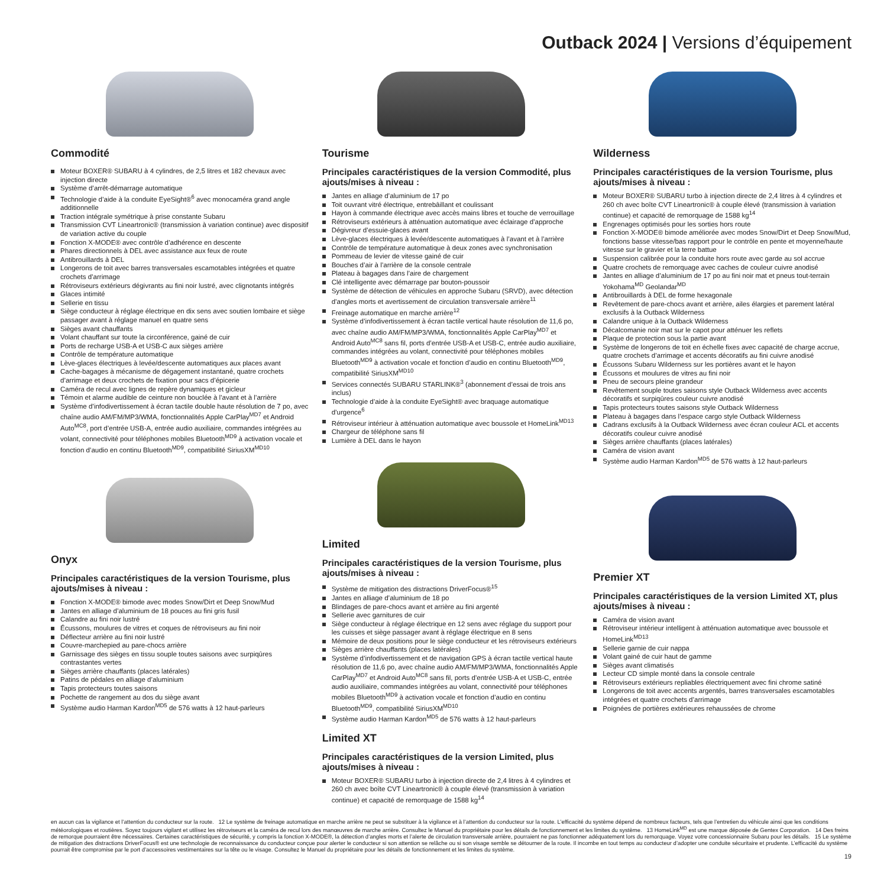Outback 2024 | Versions d’équipement
Commodité
Moteur BOXER® SUBARU à 4 cylindres, de 2,5 litres et 182 chevaux avec injection directe
Système d’arrêt-démarrage automatique
Technologie d’aide à la conduite EyeSight®<sup>6</sup> avec monocaméra grand angle additionnelle
Traction intégrale symétrique à prise constante Subaru
Transmission CVT Lineartronic® (transmission à variation continue) avec dispositif de variation active du couple
Fonction X-MODE® avec contrôle d’adhérence en descente
Phares directionnels à DEL avec assistance aux feux de route
Antibrouillards à DEL
Longerons de toit avec barres transversales escamotables intégrées et quatre crochets d’arrimage
Rétroviseurs extérieurs dégivrants au fini noir lustré, avec clignotants intégrés
Glaces intimité
Sellerie en tissu
Siège conducteur à réglage électrique en dix sens avec soutien lombaire et siège passager avant à réglage manuel en quatre sens
Sièges avant chauffants
Volant chauffant sur toute la circonférence, gainé de cuir
Ports de recharge USB-A et USB-C aux sièges arrière
Contrôle de température automatique
Lève-glaces électriques à levée/descente automatiques aux places avant
Cache-bagages à mécanisme de dégagement instantané, quatre crochets d’arrimage et deux crochets de fixation pour sacs d’épicerie
Caméra de recul avec lignes de repère dynamiques et gicleur
Témoin et alarme audible de ceinture non bouclée à l’avant et à l’arrière
Système d’infodivertissement à écran tactile double haute résolution de 7 po, avec chaîne audio AM/FM/MP3/WMA, fonctionnalités Apple CarPlay<sup>MD7</sup> et Android Auto<sup>MC8</sup>, port d’entrée USB-A, entrée audio auxiliaire, commandes intégrées au volant, connectivité pour téléphones mobiles Bluetooth<sup>MD9</sup> à activation vocale et fonction d’audio en continu Bluetooth<sup>MD9</sup>, compatibilité SiriusXM<sup>MD10</sup>
Onyx
Principales caractéristiques de la version Tourisme, plus ajouts/mises à niveau :
Fonction X-MODE® bimode avec modes Snow/Dirt et Deep Snow/Mud
Jantes en alliage d’aluminium de 18 pouces au fini gris fusil
Calandre au fini noir lustré
Écussons, moulures de vitres et coques de rétroviseurs au fini noir
Déflecteur arrière au fini noir lustré
Couvre-marchepied au pare-chocs arrière
Garnissage des sièges en tissu souple toutes saisons avec surpiqûres contrastantes vertes
Sièges arrière chauffants (places latérales)
Patins de pédales en alliage d’aluminium
Tapis protecteurs toutes saisons
Pochette de rangement au dos du siège avant
Système audio Harman Kardon<sup>MD5</sup> de 576 watts à 12 haut-parleurs
Tourisme
Principales caractéristiques de la version Commodité, plus ajouts/mises à niveau :
Jantes en alliage d’aluminium de 17 po
Toit ouvrant vitré électrique, entrebâillant et coulissant
Hayon à commande électrique avec accès mains libres et touche de verrouillage
Rétroviseurs extérieurs à atténuation automatique avec éclairage d’approche
Dégivreur d’essuie-glaces avant
Lève-glaces électriques à levée/descente automatiques à l’avant et à l’arrière
Contrôle de température automatique à deux zones avec synchronisation
Pommeau de levier de vitesse gainé de cuir
Bouches d’air à l’arrière de la console centrale
Plateau à bagages dans l’aire de chargement
Clé intelligente avec démarrage par bouton-poussoir
Système de détection de véhicules en approche Subaru (SRVD), avec détection d’angles morts et avertissement de circulation transversale arrière<sup>11</sup>
Freinage automatique en marche arrière<sup>12</sup>
Système d’infodivertissement à écran tactile vertical haute résolution de 11,6 po, avec chaîne audio AM/FM/MP3/WMA, fonctionnalités Apple CarPlay<sup>MD7</sup> et Android Auto<sup>MC8</sup> sans fil, ports d’entrée USB-A et USB-C, entrée audio auxiliaire, commandes intégrées au volant, connectivité pour téléphones mobiles Bluetooth<sup>MD9</sup> à activation vocale et fonction d’audio en continu Bluetooth<sup>MD9</sup>, compatibilité SiriusXM<sup>MD10</sup>
Services connectés SUBARU STARLINK®<sup>3</sup> (abonnement d’essai de trois ans inclus)
Technologie d’aide à la conduite EyeSight® avec braquage automatique d’urgence<sup>6</sup>
Rétroviseur intérieur à atténuation automatique avec boussole et HomeLink<sup>MD13</sup>
Chargeur de téléphone sans fil
Lumière à DEL dans le hayon
Limited
Principales caractéristiques de la version Tourisme, plus ajouts/mises à niveau :
Système de mitigation des distractions DriverFocus®<sup>15</sup>
Jantes en alliage d’aluminium de 18 po
Blindages de pare-chocs avant et arrière au fini argenté
Sellerie avec garnitures de cuir
Siège conducteur à réglage électrique en 12 sens avec réglage du support pour les cuisses et siège passager avant à réglage électrique en 8 sens
Mémoire de deux positions pour le siège conducteur et les rétroviseurs extérieurs
Sièges arrière chauffants (places latérales)
Système d’infodivertissement et de navigation GPS à écran tactile vertical haute résolution de 11,6 po, avec chaîne audio AM/FM/MP3/WMA, fonctionnalités Apple CarPlay<sup>MD7</sup> et Android Auto<sup>MC8</sup> sans fil, ports d’entrée USB-A et USB-C, entrée audio auxiliaire, commandes intégrées au volant, connectivité pour téléphones mobiles Bluetooth<sup>MD9</sup> à activation vocale et fonction d’audio en continu Bluetooth<sup>MD9</sup>, compatibilité SiriusXM<sup>MD10</sup>
Système audio Harman Kardon<sup>MD5</sup> de 576 watts à 12 haut-parleurs
Limited XT
Principales caractéristiques de la version Limited, plus ajouts/mises à niveau :
Moteur BOXER® SUBARU turbo à injection directe de 2,4 litres à 4 cylindres et 260 ch avec boîte CVT Lineartronic® à couple élevé (transmission à variation continue) et capacité de remorquage de 1588 kg<sup>14</sup>
Wilderness
Principales caractéristiques de la version Tourisme, plus ajouts/mises à niveau :
Moteur BOXER® SUBARU turbo à injection directe de 2,4 litres à 4 cylindres et 260 ch avec boîte CVT Lineartronic® à couple élevé (transmission à variation continue) et capacité de remorquage de 1588 kg<sup>14</sup>
Engrenages optimisés pour les sorties hors route
Fonction X-MODE® bimode améliorée avec modes Snow/Dirt et Deep Snow/Mud, fonctions basse vitesse/bas rapport pour le contrôle en pente et moyenne/haute vitesse sur le gravier et la terre battue
Suspension calibrée pour la conduite hors route avec garde au sol accrue
Quatre crochets de remorquage avec caches de couleur cuivre anodisé
Jantes en alliage d’aluminium de 17 po au fini noir mat et pneus tout-terrain Yokohama<sup>MD</sup> Geolandar<sup>MD</sup>
Antibrouillards à DEL de forme hexagonale
Revêtement de pare-chocs avant et arrière, ailes élargies et parement latéral exclusifs à la Outback Wilderness
Calandre unique à la Outback Wilderness
Décalcomanie noir mat sur le capot pour atténuer les reflets
Plaque de protection sous la partie avant
Système de longerons de toit en échelle fixes avec capacité de charge accrue, quatre crochets d’arrimage et accents décoratifs au fini cuivre anodisé
Écussons Subaru Wilderness sur les portières avant et le hayon
Écussons et moulures de vitres au fini noir
Pneu de secours pleine grandeur
Revêtement souple toutes saisons style Outback Wilderness avec accents décoratifs et surpiqûres couleur cuivre anodisé
Tapis protecteurs toutes saisons style Outback Wilderness
Plateau à bagages dans l’espace cargo style Outback Wilderness
Cadrans exclusifs à la Outback Wilderness avec écran couleur ACL et accents décoratifs couleur cuivre anodisé
Sièges arrière chauffants (places latérales)
Caméra de vision avant
Système audio Harman Kardon<sup>MD5</sup> de 576 watts à 12 haut-parleurs
Premier XT
Principales caractéristiques de la version Limited XT, plus ajouts/mises à niveau :
Caméra de vision avant
Rétroviseur intérieur intelligent à atténuation automatique avec boussole et HomeLink<sup>MD13</sup>
Sellerie garnie de cuir nappa
Volant gainé de cuir haut de gamme
Sièges avant climatisés
Lecteur CD simple monté dans la console centrale
Rétroviseurs extérieurs repliables électriquement avec fini chrome satiné
Longerons de toit avec accents argentés, barres transversales escamotables intégrées et quatre crochets d’arrimage
Poignées de portières extérieures rehaussées de chrome
en aucun cas la vigilance et l’attention du conducteur sur la route. 12 Le système de freinage automatique en marche arrière ne peut se substituer à la vigilance et à l’attention du conducteur sur la route. L’efficacité du système dépend de nombreux facteurs, tels que l’entretien du véhicule ainsi que les conditions météorologiques et routières. Soyez toujours vigilant et utilisez les rétroviseurs et la caméra de recul lors des manœuvres de marche arrière. Consultez le Manuel du propriétaire pour les détails de fonctionnement et les limites du système. 13 HomeLink<sup>MD</sup> est une marque déposée de Gentex Corporation. 14 Des freins de remorque pourraient être nécessaires. Certaines caractéristiques de sécurité, y compris la fonction X-MODE®, la détection d’angles morts et l’alerte de circulation transversale arrière, pourraient ne pas fonctionner adéquatement lors du remorquage. Voyez votre concessionnaire Subaru pour les détails. 15 Le système de mitigation des distractions DriverFocus® est une technologie de reconnaissance du conducteur conçue pour alerter le conducteur si son attention se relâche ou si son visage semble se détourner de la route. Il incombe en tout temps au conducteur d’adopter une conduite sécuritaire et prudente. L’efficacité du système pourrait être compromise par le port d’accessoires vestimentaires sur la tête ou le visage. Consultez le Manuel du propriétaire pour les détails de fonctionnement et les limites du système.
19